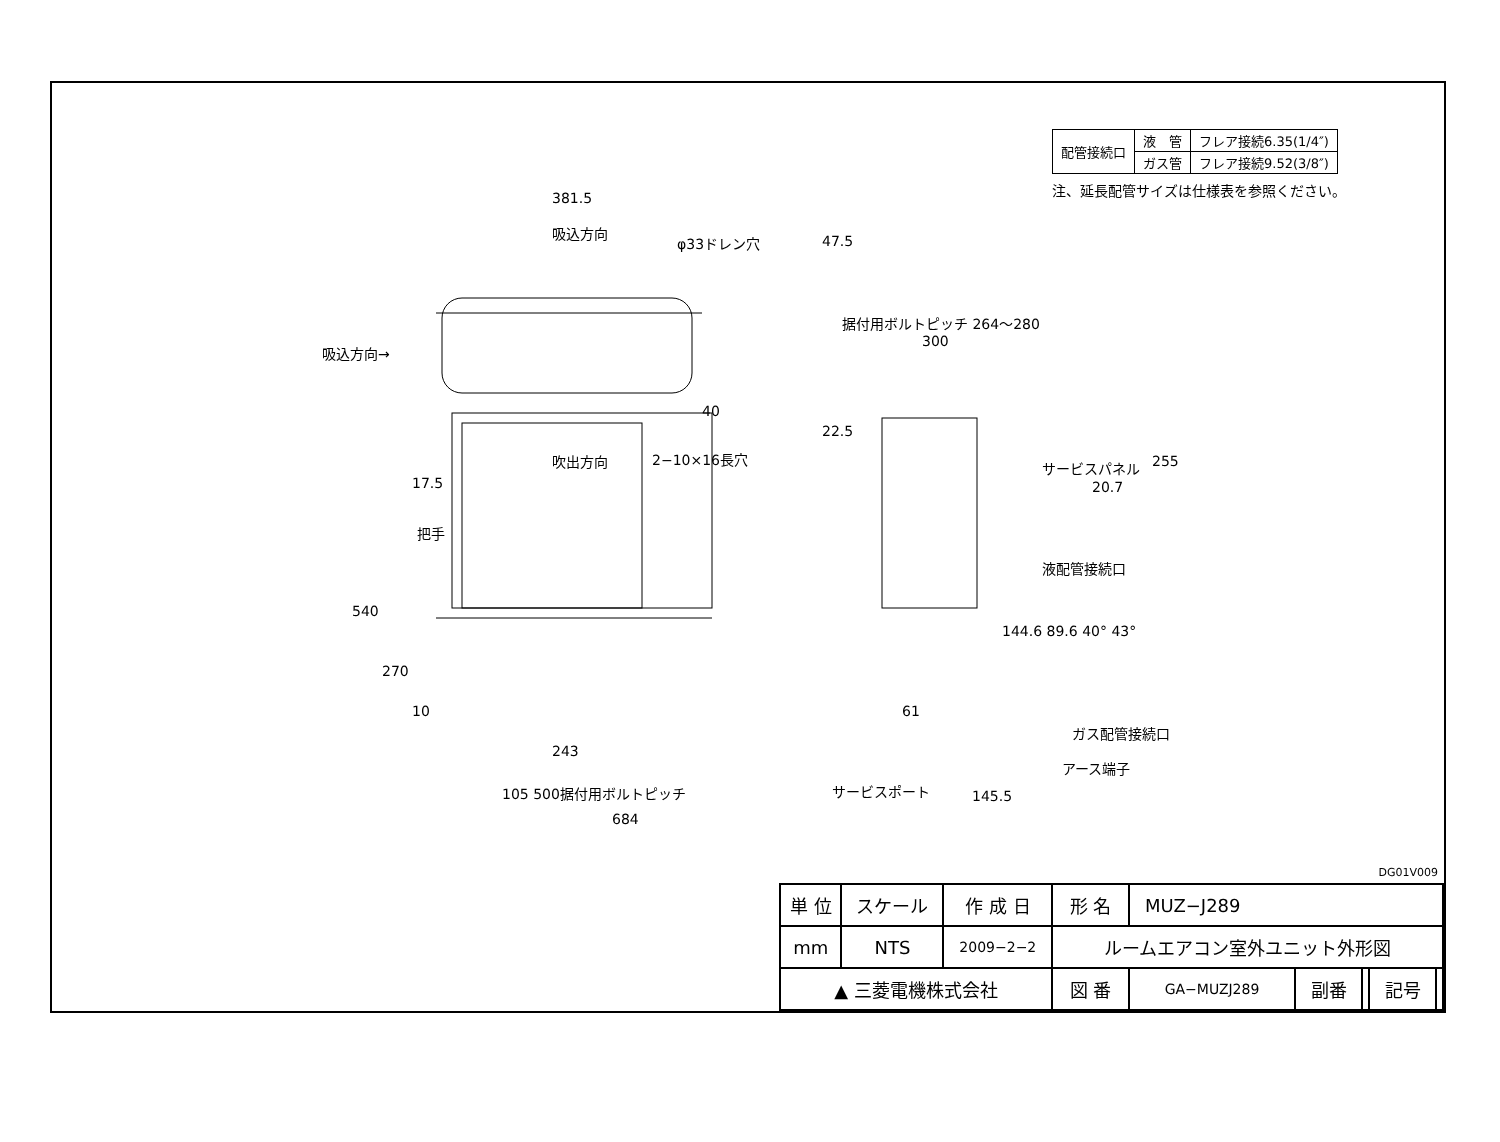| 配管接続口 | 液 管 | フレア接続6.35(1/4″) |
| | ガス管 | フレア接続9.52(3/8″) |
注、延長配管サイズは仕様表を参照ください。
381.5
吸込方向
φ33ドレン穴 47.5
据付用ボルトピッチ 264～280
300
吸込方向→
40
22.5
吹出方向 2−10×16長穴
17.5
把手
540
270
10 61
243
105 500据付用ボルトピッチ
684
255
20.7
サービスパネル
液配管接続口
144.6 89.6 40° 43°
ガス配管接続口
アース端子
サービスポート 145.5
DG01V009
| 単 位 | スケール | 作 成 日 | 形 名 | MUZ−J289 | | | | |
| mm | NTS | 2009−2−2 | ルームエアコン室外ユニット外形図 | | | | | |
| ▲ 三菱電機株式会社 | | | 図 番 | GA−MUZJ289 | 副番 | | 記号 | |